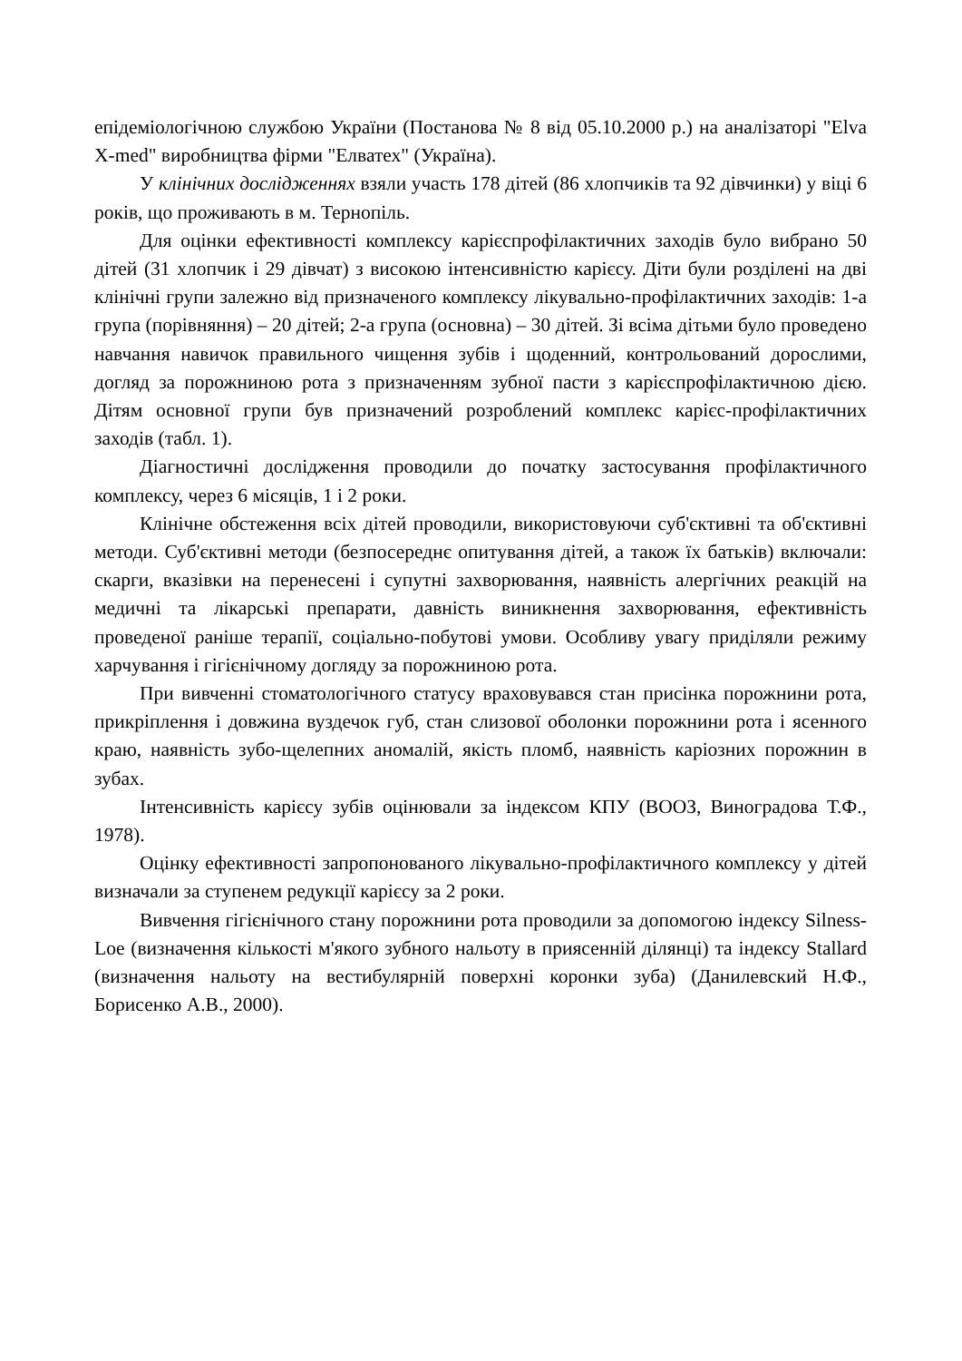епідеміологічною службою України (Постанова № 8 від 05.10.2000 р.) на аналізаторі "Elva X-med" виробництва фірми "Елватех" (Україна).
У клінічних дослідженнях взяли участь 178 дітей (86 хлопчиків та 92 дівчинки) у віці 6 років, що проживають в м. Тернопіль.
Для оцінки ефективності комплексу карієспрофілактичних заходів було вибрано 50 дітей (31 хлопчик і 29 дівчат) з високою інтенсивністю карієсу. Діти були розділені на дві клінічні групи залежно від призначеного комплексу лікувально-профілактичних заходів: 1-а група (порівняння) – 20 дітей; 2-а група (основна) – 30 дітей. Зі всіма дітьми було проведено навчання навичок правильного чищення зубів і щоденний, контрольований дорослими, догляд за порожниною рота з призначенням зубної пасти з карієспрофілактичною дією. Дітям основної групи був призначений розроблений комплекс карієс-профілактичних заходів (табл. 1).
Діагностичні дослідження проводили до початку застосування профілактичного комплексу, через 6 місяців, 1 і 2 роки.
Клінічне обстеження всіх дітей проводили, використовуючи суб'єктивні та об'єктивні методи. Суб'єктивні методи (безпосереднє опитування дітей, а також їх батьків) включали: скарги, вказівки на перенесені і супутні захворювання, наявність алергічних реакцій на медичні та лікарські препарати, давність виникнення захворювання, ефективність проведеної раніше терапії, соціально-побутові умови. Особливу увагу приділяли режиму харчування і гігієнічному догляду за порожниною рота.
При вивченні стоматологічного статусу враховувався стан присінка порожнини рота, прикріплення і довжина вуздечок губ, стан слизової оболонки порожнини рота і ясенного краю, наявність зубо-щелепних аномалій, якість пломб, наявність каріозних порожнин в зубах.
Інтенсивність карієсу зубів оцінювали за індексом КПУ (ВООЗ, Виноградова Т.Ф., 1978).
Оцінку ефективності запропонованого лікувально-профілактичного комплексу у дітей визначали за ступенем редукції карієсу за 2 роки.
Вивчення гігієнічного стану порожнини рота проводили за допомогою індексу Silness-Loe (визначення кількості м'якого зубного нальоту в приясенній ділянці) та індексу Stallard (визначення нальоту на вестибулярній поверхні коронки зуба) (Данилевский Н.Ф., Борисенко А.В., 2000).